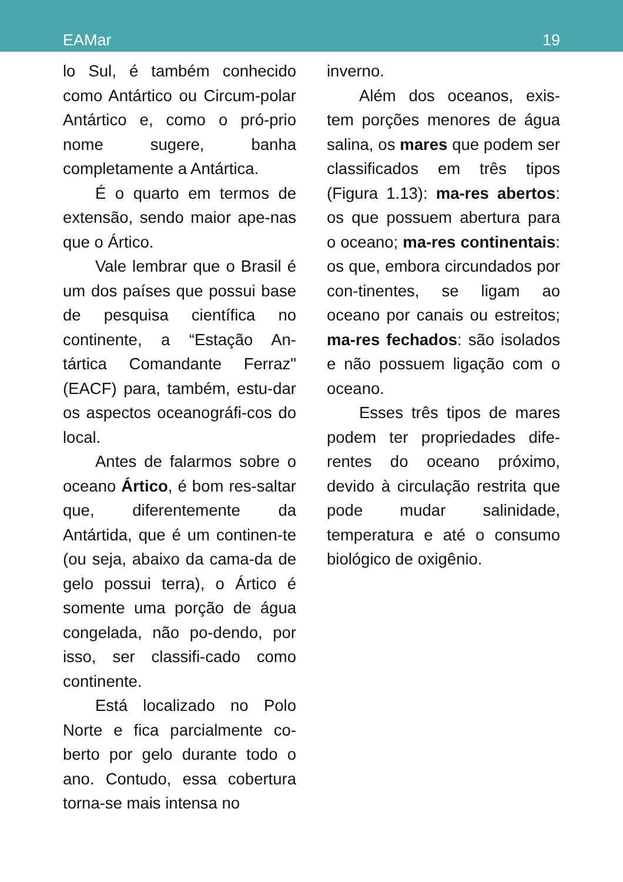EAMar 19
lo Sul, é também conhecido como Antártico ou Circum-polar Antártico e, como o pró-prio nome sugere, banha completamente a Antártica.
É o quarto em termos de extensão, sendo maior ape-nas que o Ártico.
Vale lembrar que o Brasil é um dos países que possui base de pesquisa científica no continente, a “Estação An-tártica Comandante Ferraz" (EACF) para, também, estu-dar os aspectos oceanográfi-cos do local.
Antes de falarmos sobre o oceano Ártico, é bom res-saltar que, diferentemente da Antártida, que é um continen-te (ou seja, abaixo da cama-da de gelo possui terra), o Ártico é somente uma porção de água congelada, não po-dendo, por isso, ser classifi-cado como continente.
Está localizado no Polo Norte e fica parcialmente co-berto por gelo durante todo o ano. Contudo, essa cobertura torna-se mais intensa no
inverno.
Além dos oceanos, exis-tem porções menores de água salina, os mares que podem ser classificados em três tipos (Figura 1.13): ma-res abertos: os que possuem abertura para o oceano; ma-res continentais: os que, embora circundados por con-tinentes, se ligam ao oceano por canais ou estreitos; ma-res fechados: são isolados e não possuem ligação com o oceano.
Esses três tipos de mares podem ter propriedades dife-rentes do oceano próximo, devido à circulação restrita que pode mudar salinidade, temperatura e até o consumo biológico de oxigênio.